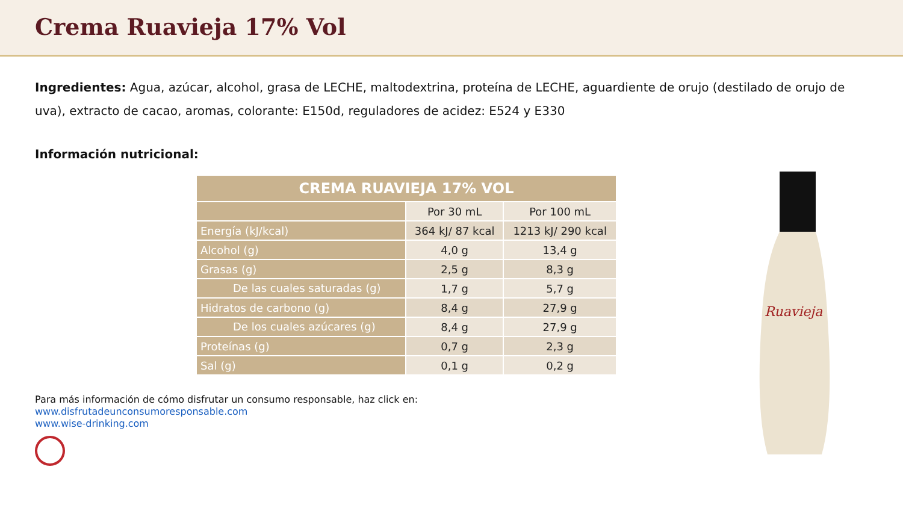Crema Ruavieja 17% Vol
Ingredientes: Agua, azúcar, alcohol, grasa de LECHE, maltodextrina, proteína de LECHE, aguardiente de orujo (destilado de orujo de uva), extracto de cacao, aromas, colorante: E150d, reguladores de acidez: E524 y E330
Información nutricional:
| CREMA RUAVIEJA 17% VOL | | |
| --- | --- | --- |
| | Por 30 mL | Por 100 mL |
| Energía (kJ/kcal) | 364 kJ/ 87 kcal | 1213 kJ/ 290 kcal |
| Alcohol (g) | 4,0 g | 13,4 g |
| Grasas (g) | 2,5 g | 8,3 g |
| De las cuales saturadas (g) | 1,7 g | 5,7 g |
| Hidratos de carbono (g) | 8,4 g | 27,9 g |
| De los cuales azúcares (g) | 8,4 g | 27,9 g |
| Proteínas (g) | 0,7 g | 2,3 g |
| Sal (g) | 0,1 g | 0,2 g |
Para más información de cómo disfrutar un consumo responsable, haz click en:
www.disfrutadeunconsumoresponsable.com
www.wise-drinking.com
Ruavieja